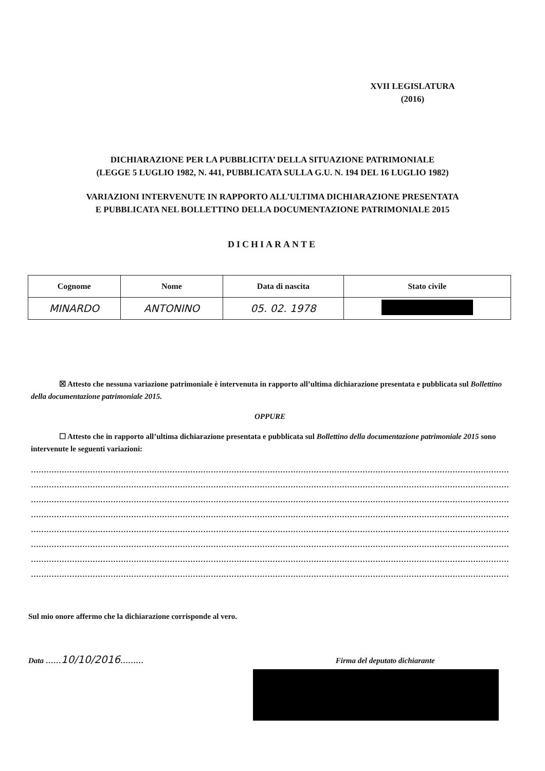XVII LEGISLATURA
(2016)
DICHIARAZIONE PER LA PUBBLICITA’ DELLA SITUAZIONE PATRIMONIALE
(LEGGE 5 LUGLIO 1982, N. 441, PUBBLICATA SULLA G.U. N. 194 DEL 16 LUGLIO 1982)
VARIAZIONI INTERVENUTE IN RAPPORTO ALL’ULTIMA DICHIARAZIONE PRESENTATA
E PUBBLICATA NEL BOLLETTINO DELLA DOCUMENTAZIONE PATRIMONIALE 2015
DICHIARANTE
| Cognome | Nome | Data di nascita | Stato civile |
| --- | --- | --- | --- |
| MINARDO | ANTONINO | 05. 02. 1978 | |
☒ Attesto che nessuna variazione patrimoniale è intervenuta in rapporto all’ultima dichiarazione presentata e pubblicata sul Bollettino della documentazione patrimoniale 2015.
OPPURE
☐ Attesto che in rapporto all’ultima dichiarazione presentata e pubblicata sul Bollettino della documentazione patrimoniale 2015 sono intervenute le seguenti variazioni:
……………………………………………………………………………………………………………………………………………………………………
……………………………………………………………………………………………………………………………………………………………………
……………………………………………………………………………………………………………………………………………………………………
……………………………………………………………………………………………………………………………………………………………………
……………………………………………………………………………………………………………………………………………………………………
……………………………………………………………………………………………………………………………………………………………………
……………………………………………………………………………………………………………………………………………………………………
……………………………………………………………………………………………………………………………………………………………………
Sul mio onore affermo che la dichiarazione corrisponde al vero.
Data ……10/10/2016……… Firma del deputato dichiarante